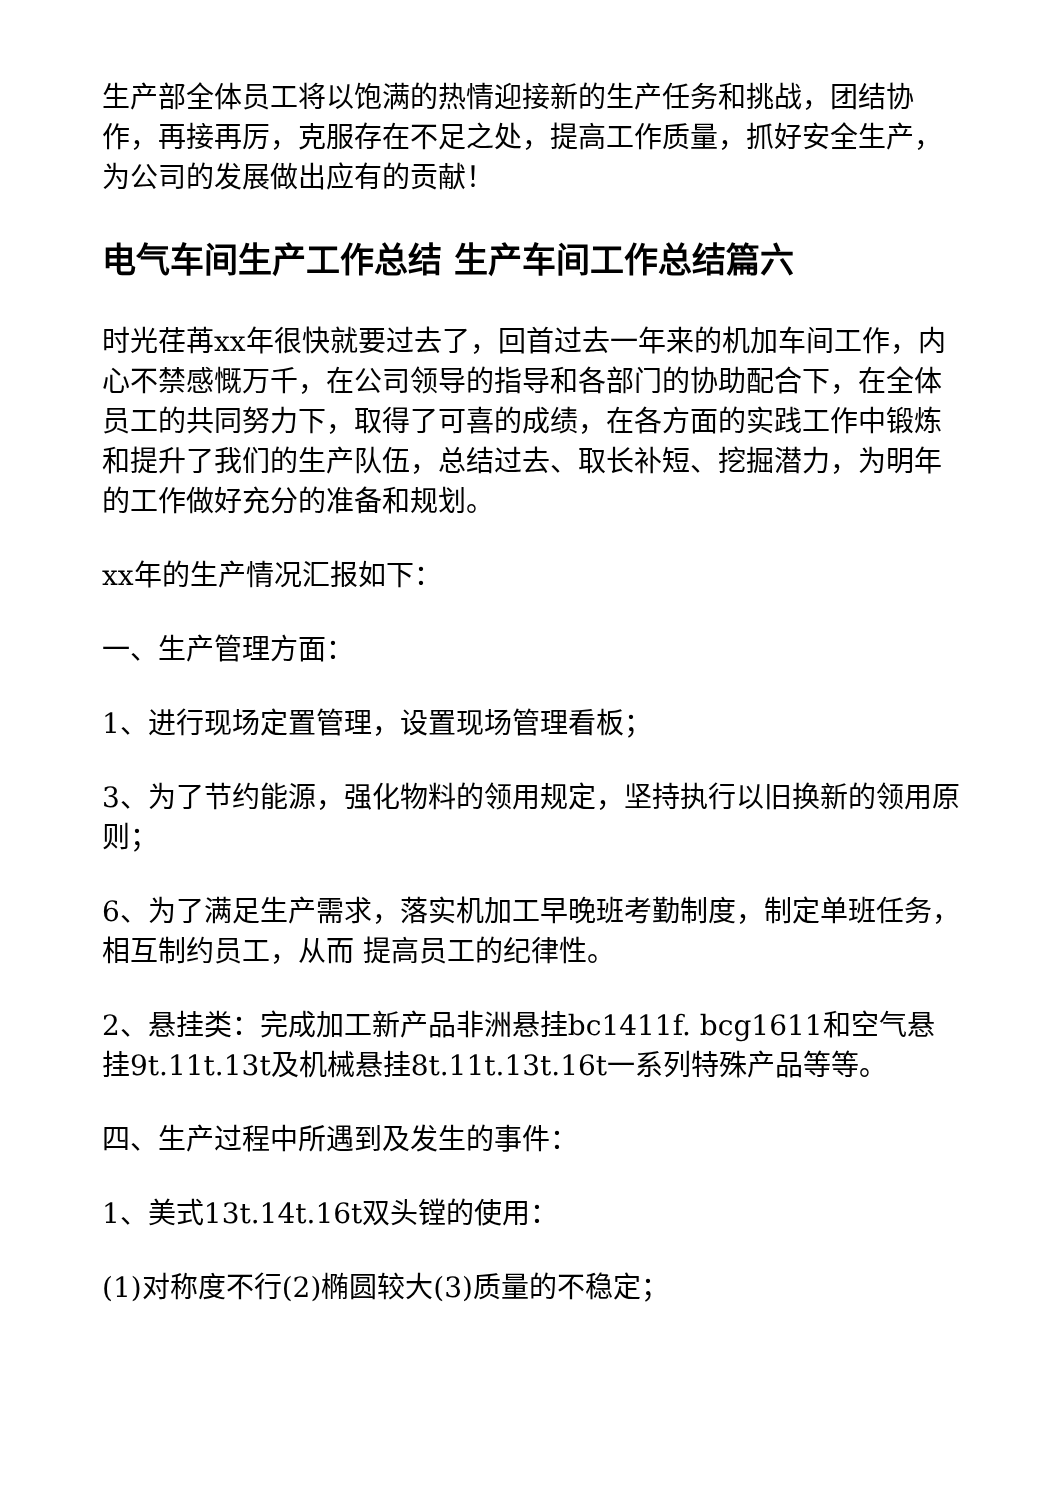生产部全体员工将以饱满的热情迎接新的生产任务和挑战，团结协作，再接再厉，克服存在不足之处，提高工作质量，抓好安全生产，为公司的发展做出应有的贡献！
电气车间生产工作总结 生产车间工作总结篇六
时光荏苒xx年很快就要过去了，回首过去一年来的机加车间工作，内心不禁感慨万千，在公司领导的指导和各部门的协助配合下，在全体员工的共同努力下，取得了可喜的成绩，在各方面的实践工作中锻炼和提升了我们的生产队伍，总结过去、取长补短、挖掘潜力，为明年的工作做好充分的准备和规划。
xx年的生产情况汇报如下：
一、生产管理方面：
1、进行现场定置管理，设置现场管理看板；
3、为了节约能源，强化物料的领用规定，坚持执行以旧换新的领用原则；
6、为了满足生产需求，落实机加工早晚班考勤制度，制定单班任务，相互制约员工，从而 提高员工的纪律性。
2、悬挂类：完成加工新产品非洲悬挂bc1411f. bcg1611和空气悬挂9t.11t.13t及机械悬挂8t.11t.13t.16t一系列特殊产品等等。
四、生产过程中所遇到及发生的事件：
1、美式13t.14t.16t双头镗的使用：
(1)对称度不行(2)椭圆较大(3)质量的不稳定；